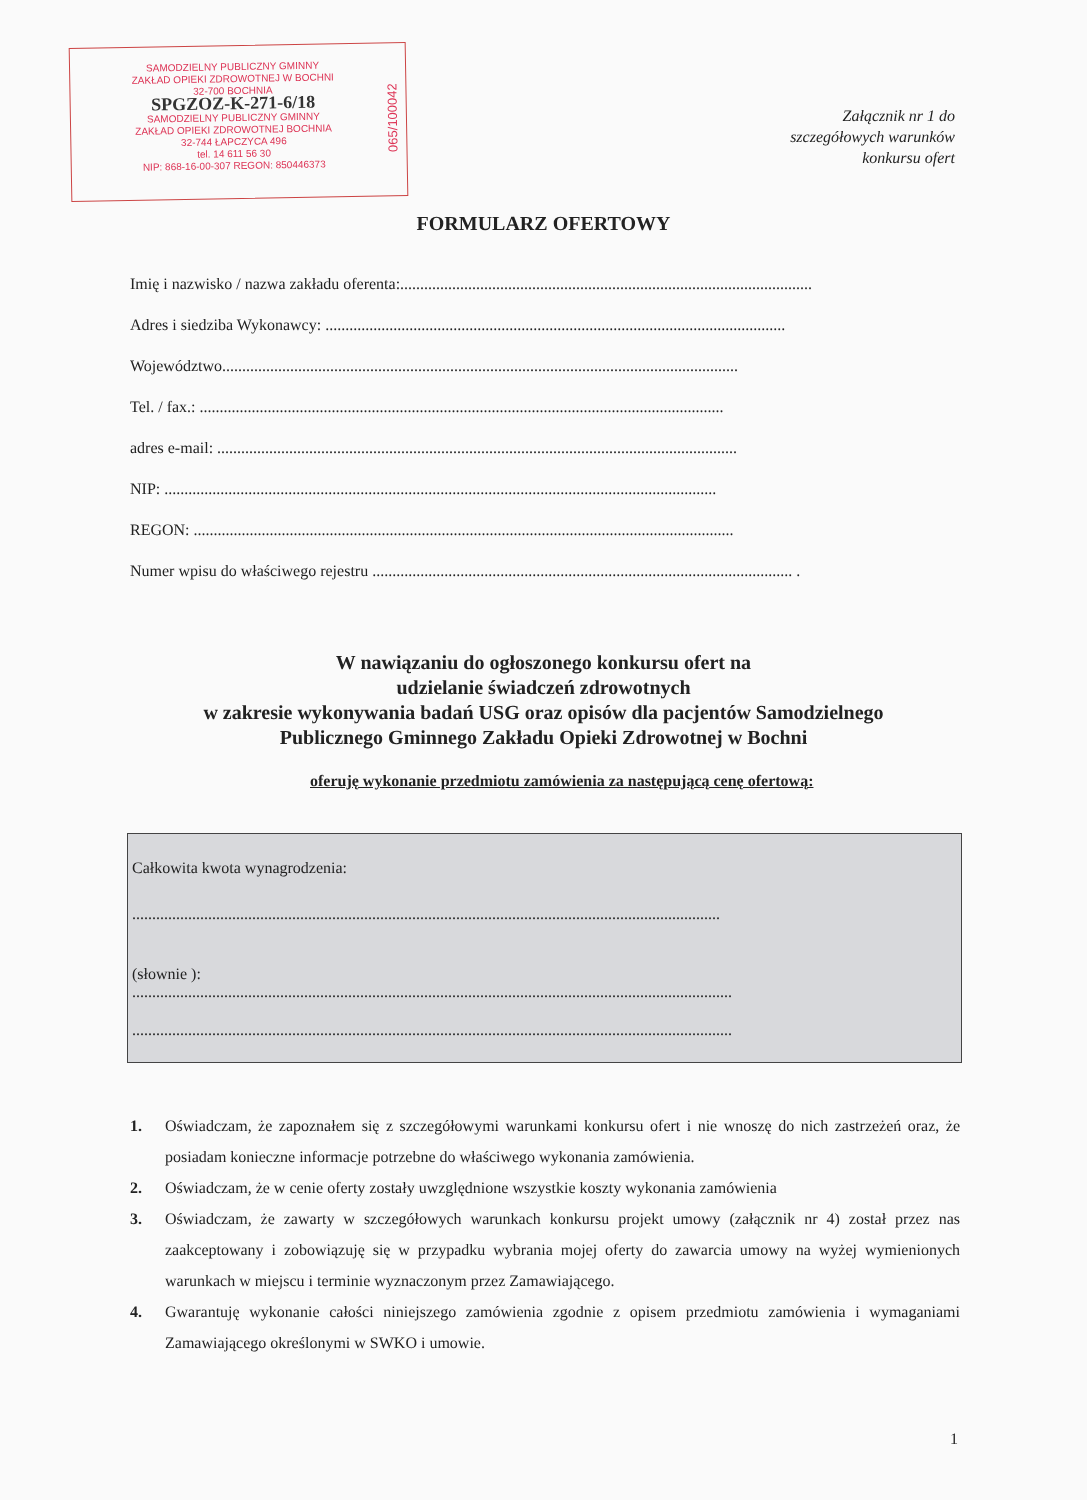SAMODZIELNY PUBLICZNY GMINNY
ZAKŁAD OPIEKI ZDROWOTNEJ W BOCHNI
32-700 BOCHNIA
SPGZOZ-K-271-6/18
SAMODZIELNY PUBLICZNY GMINNY
ZAKŁAD OPIEKI ZDROWOTNEJ BOCHNIA
32-744 ŁAPCZYCA 496
tel. 14 611 56 30
NIP: 868-16-00-307 REGON: 850446373
065/100042
Załącznik nr 1 do
szczegółowych warunków
konkursu ofert
FORMULARZ OFERTOWY
Imię i nazwisko / nazwa zakładu oferenta:.......................................................................................................
Adres i siedziba Wykonawcy: ...................................................................................................................
Województwo.................................................................................................................................
Tel. / fax.: ...................................................................................................................................
adres e-mail: ..................................................................................................................................
NIP: ..........................................................................................................................................
REGON: .......................................................................................................................................
Numer wpisu do właściwego rejestru ......................................................................................................... .
W nawiązaniu do ogłoszonego konkursu ofert na
udzielanie świadczeń zdrowotnych
w zakresie wykonywania badań USG oraz opisów dla pacjentów Samodzielnego
Publicznego Gminnego Zakładu Opieki Zdrowotnej w Bochni
oferuję wykonanie przedmiotu zamówienia za następującą cenę ofertową:
Całkowita kwota wynagrodzenia:
...................................................................................................................................................
(słownie ):
......................................................................................................................................................
......................................................................................................................................................
1. Oświadczam, że zapoznałem się z szczegółowymi warunkami konkursu ofert i nie wnoszę do nich zastrzeżeń oraz, że posiadam konieczne informacje potrzebne do właściwego wykonania zamówienia.
2. Oświadczam, że w cenie oferty zostały uwzględnione wszystkie koszty wykonania zamówienia
3. Oświadczam, że zawarty w szczegółowych warunkach konkursu projekt umowy (załącznik nr 4) został przez nas zaakceptowany i zobowiązuję się w przypadku wybrania mojej oferty do zawarcia umowy na wyżej wymienionych warunkach w miejscu i terminie wyznaczonym przez Zamawiającego.
4. Gwarantuję wykonanie całości niniejszego zamówienia zgodnie z opisem przedmiotu zamówienia i wymaganiami Zamawiającego określonymi w SWKO i umowie.
1